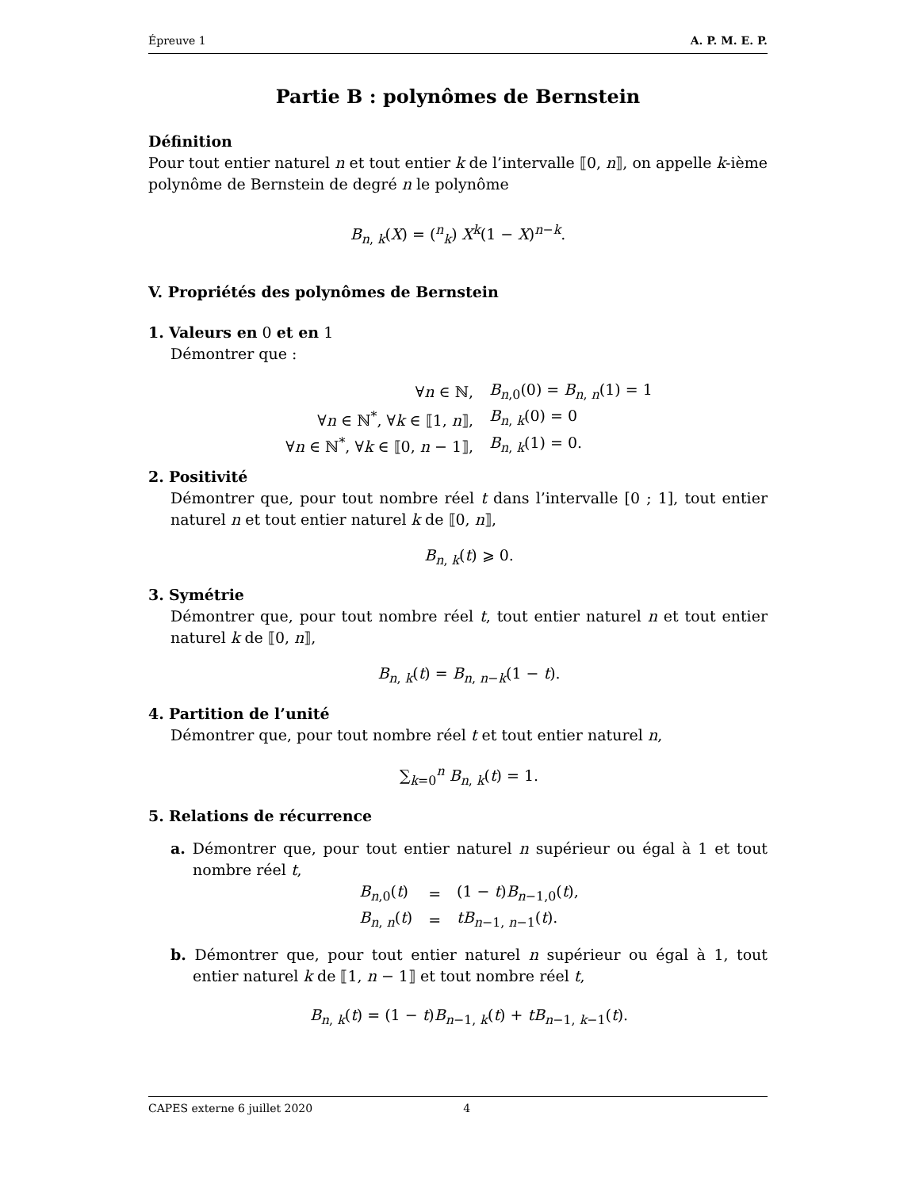Épreuve 1 A. P. M. E. P.
Partie B : polynômes de Bernstein
Définition
Pour tout entier naturel n et tout entier k de l’intervalle ⟦0, n⟧, on appelle k-ième polynôme de Bernstein de degré n le polynôme
B<sub>n, k</sub>(X) = (<sup>n</sup><sub>k</sub>) X<sup>k</sup>(1 − X)<sup>n−k</sup>.
V. Propriétés des polynômes de Bernstein
1. Valeurs en 0 et en 1
Démontrer que :
| ∀ n ∈ ℕ, | B<sub>n,0</sub>(0) = B<sub>n, n</sub>(1) = 1 |
| ∀ n ∈ ℕ<sup>*</sup>, ∀ k ∈ ⟦1, n ⟧, | B<sub>n, k</sub>(0) = 0 |
| ∀ n ∈ ℕ<sup>*</sup>, ∀ k ∈ ⟦0, n − 1⟧, | B<sub>n, k</sub>(1) = 0. |
2. Positivité
Démontrer que, pour tout nombre réel t dans l’intervalle [0 ; 1], tout entier naturel n et tout entier naturel k de ⟦0, n⟧,
B<sub>n, k</sub>(t) ⩾ 0.
3. Symétrie
Démontrer que, pour tout nombre réel t, tout entier naturel n et tout entier naturel k de ⟦0, n⟧,
B<sub>n, k</sub>(t) = B<sub>n, n−k</sub>(1 − t).
4. Partition de l’unité
Démontrer que, pour tout nombre réel t et tout entier naturel n,
∑<sub>k=0</sub><sup>n</sup> B<sub>n, k</sub>(t) = 1.
5. Relations de récurrence
a. Démontrer que, pour tout entier naturel n supérieur ou égal à 1 et tout nombre réel t,
| B<sub>n,0</sub>( t ) | = | (1 − t ) B<sub>n−1,0</sub>( t ), |
| B<sub>n, n</sub>( t ) | = | tB<sub>n−1, n−1</sub>( t ). |
b. Démontrer que, pour tout entier naturel n supérieur ou égal à 1, tout entier naturel k de ⟦1, n − 1⟧ et tout nombre réel t,
B<sub>n, k</sub>(t) = (1 − t)B<sub>n−1, k</sub>(t) + tB<sub>n−1, k−1</sub>(t).
CAPES externe 6 juillet 2020 4